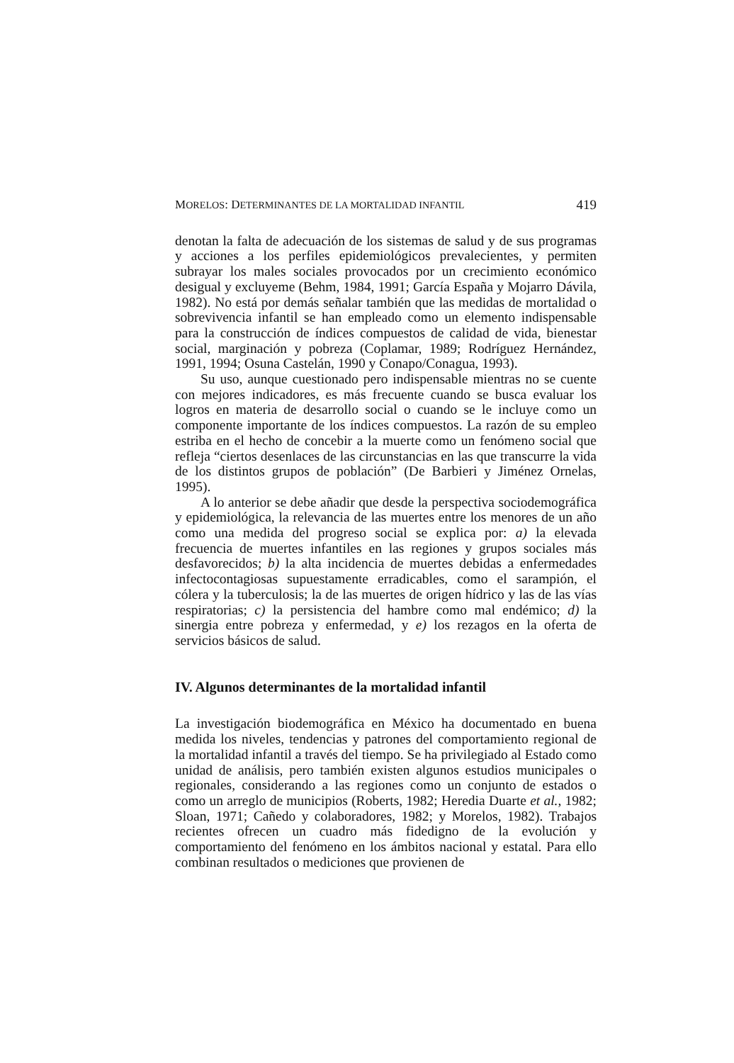MORELOS: DETERMINANTES DE LA MORTALIDAD INFANTIL 419
denotan la falta de adecuación de los sistemas de salud y de sus programas y acciones a los perfiles epidemiológicos prevalecientes, y permiten subrayar los males sociales provocados por un crecimiento económico desigual y excluyeme (Behm, 1984, 1991; García España y Mojarro Dávila, 1982). No está por demás señalar también que las medidas de mortalidad o sobrevivencia infantil se han empleado como un elemento indispensable para la construcción de índices compuestos de calidad de vida, bienestar social, marginación y pobreza (Coplamar, 1989; Rodríguez Hernández, 1991, 1994; Osuna Castelán, 1990 y Conapo/Conagua, 1993).
Su uso, aunque cuestionado pero indispensable mientras no se cuente con mejores indicadores, es más frecuente cuando se busca evaluar los logros en materia de desarrollo social o cuando se le incluye como un componente importante de los índices compuestos. La razón de su empleo estriba en el hecho de concebir a la muerte como un fenómeno social que refleja “ciertos desenlaces de las circunstancias en las que transcurre la vida de los distintos grupos de población” (De Barbieri y Jiménez Ornelas, 1995).
A lo anterior se debe añadir que desde la perspectiva sociodemográfica y epidemiológica, la relevancia de las muertes entre los menores de un año como una medida del progreso social se explica por: a) la elevada frecuencia de muertes infantiles en las regiones y grupos sociales más desfavorecidos; b) la alta incidencia de muertes debidas a enfermedades infectocontagiosas supuestamente erradicables, como el sarampión, el cólera y la tuberculosis; la de las muertes de origen hídrico y las de las vías respiratorias; c) la persistencia del hambre como mal endémico; d) la sinergia entre pobreza y enfermedad, y e) los rezagos en la oferta de servicios básicos de salud.
IV. Algunos determinantes de la mortalidad infantil
La investigación biodemográfica en México ha documentado en buena medida los niveles, tendencias y patrones del comportamiento regional de la mortalidad infantil a través del tiempo. Se ha privilegiado al Estado como unidad de análisis, pero también existen algunos estudios municipales o regionales, considerando a las regiones como un conjunto de estados o como un arreglo de municipios (Roberts, 1982; Heredia Duarte et al., 1982; Sloan, 1971; Cañedo y colaboradores, 1982; y Morelos, 1982). Trabajos recientes ofrecen un cuadro más fidedigno de la evolución y comportamiento del fenómeno en los ámbitos nacional y estatal. Para ello combinan resultados o mediciones que provienen de